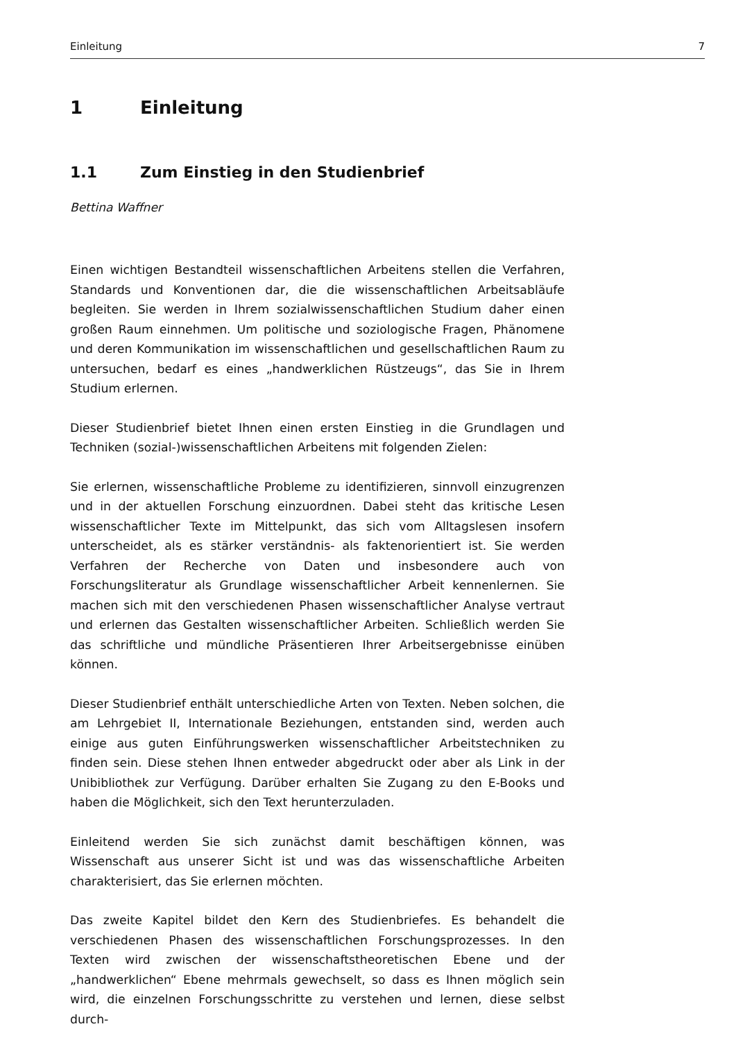Einleitung 7
1 Einleitung
1.1 Zum Einstieg in den Studienbrief
Bettina Waffner
Einen wichtigen Bestandteil wissenschaftlichen Arbeitens stellen die Verfahren, Standards und Konventionen dar, die die wissenschaftlichen Arbeitsabläufe begleiten. Sie werden in Ihrem sozialwissenschaftlichen Studium daher einen großen Raum einnehmen. Um politische und soziologische Fragen, Phänomene und deren Kommunikation im wissenschaftlichen und gesellschaftlichen Raum zu untersuchen, bedarf es eines „handwerklichen Rüstzeugs“, das Sie in Ihrem Studium erlernen.
Dieser Studienbrief bietet Ihnen einen ersten Einstieg in die Grundlagen und Techniken (sozial-)wissenschaftlichen Arbeitens mit folgenden Zielen:
Sie erlernen, wissenschaftliche Probleme zu identifizieren, sinnvoll einzugrenzen und in der aktuellen Forschung einzuordnen. Dabei steht das kritische Lesen wissenschaftlicher Texte im Mittelpunkt, das sich vom Alltagslesen insofern unterscheidet, als es stärker verständnis- als faktenorientiert ist. Sie werden Verfahren der Recherche von Daten und insbesondere auch von Forschungsliteratur als Grundlage wissenschaftlicher Arbeit kennenlernen. Sie machen sich mit den verschiedenen Phasen wissenschaftlicher Analyse vertraut und erlernen das Gestalten wissenschaftlicher Arbeiten. Schließlich werden Sie das schriftliche und mündliche Präsentieren Ihrer Arbeitsergebnisse einüben können.
Dieser Studienbrief enthält unterschiedliche Arten von Texten. Neben solchen, die am Lehrgebiet II, Internationale Beziehungen, entstanden sind, werden auch einige aus guten Einführungswerken wissenschaftlicher Arbeitstechniken zu finden sein. Diese stehen Ihnen entweder abgedruckt oder aber als Link in der Unibibliothek zur Verfügung. Darüber erhalten Sie Zugang zu den E-Books und haben die Möglichkeit, sich den Text herunterzuladen.
Einleitend werden Sie sich zunächst damit beschäftigen können, was Wissenschaft aus unserer Sicht ist und was das wissenschaftliche Arbeiten charakterisiert, das Sie erlernen möchten.
Das zweite Kapitel bildet den Kern des Studienbriefes. Es behandelt die verschiedenen Phasen des wissenschaftlichen Forschungsprozesses. In den Texten wird zwischen der wissenschaftstheoretischen Ebene und der „handwerklichen“ Ebene mehrmals gewechselt, so dass es Ihnen möglich sein wird, die einzelnen Forschungsschritte zu verstehen und lernen, diese selbst durch-